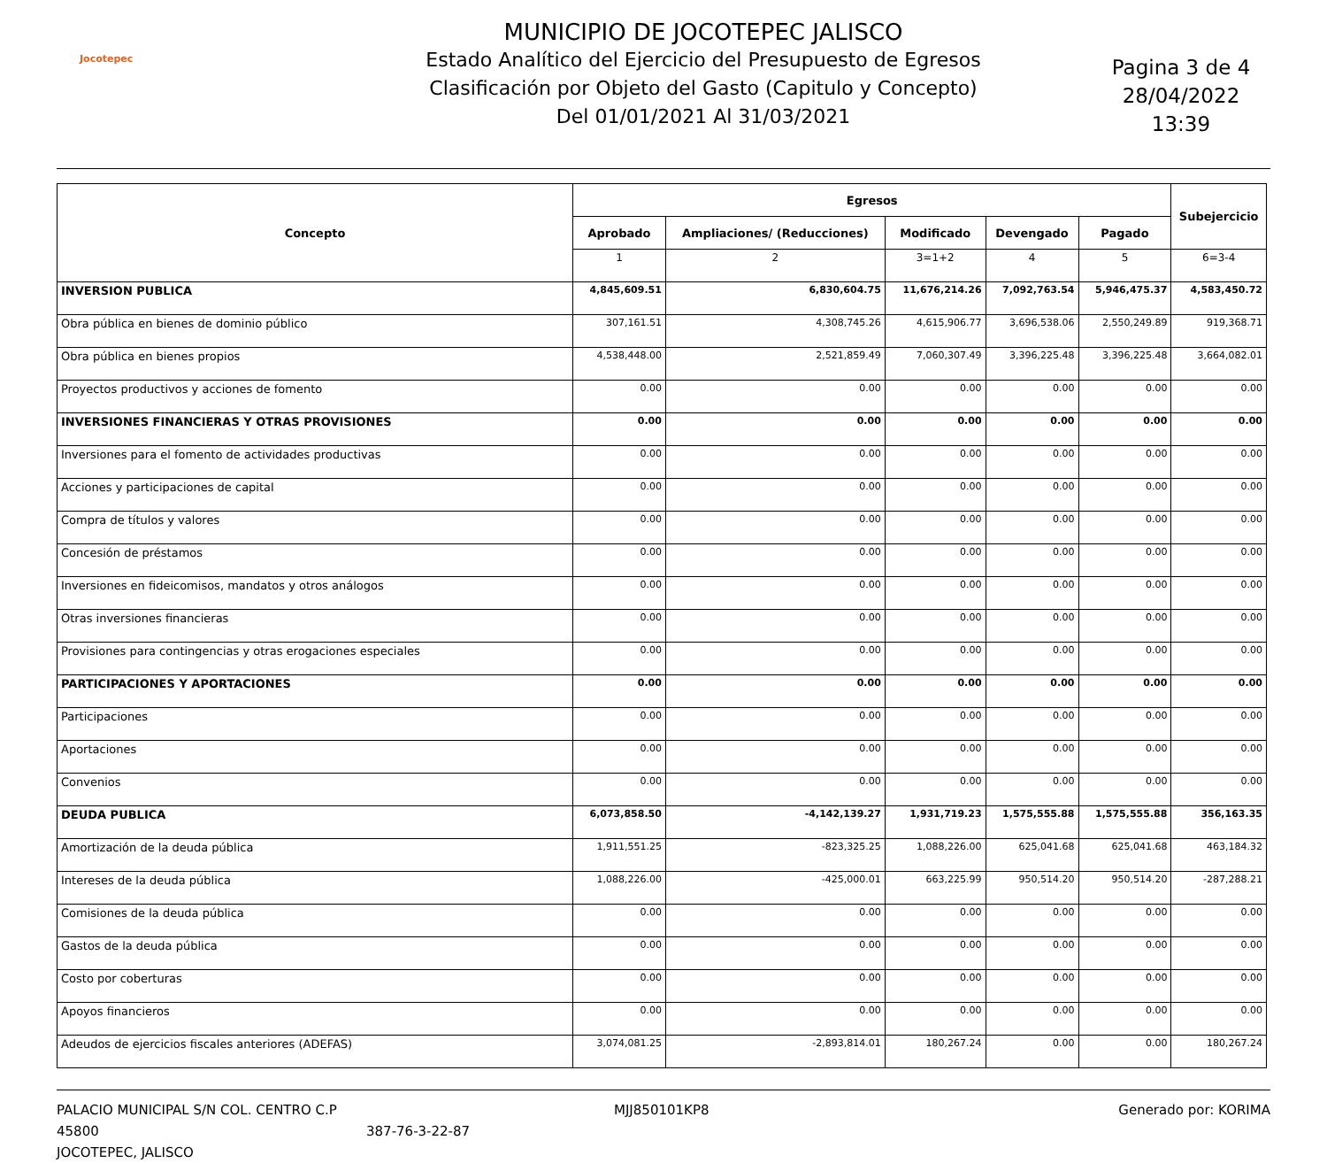Jocotepec
MUNICIPIO DE JOCOTEPEC JALISCO
Estado Analítico del Ejercicio del Presupuesto de Egresos
Clasificación por Objeto del Gasto (Capitulo y Concepto)
Del 01/01/2021 Al 31/03/2021
Pagina 3 de 4
28/04/2022
13:39
| Concepto | Egresos | | | | | Subejercicio |
| --- | --- | --- | --- | --- | --- | --- |
| | Aprobado | Ampliaciones/ (Reducciones) | Modificado | Devengado | Pagado | |
| | 1 | 2 | 3=1+2 | 4 | 5 | 6=3-4 |
| INVERSION PUBLICA | 4,845,609.51 | 6,830,604.75 | 11,676,214.26 | 7,092,763.54 | 5,946,475.37 | 4,583,450.72 |
| Obra pública en bienes de dominio público | 307,161.51 | 4,308,745.26 | 4,615,906.77 | 3,696,538.06 | 2,550,249.89 | 919,368.71 |
| Obra pública en bienes propios | 4,538,448.00 | 2,521,859.49 | 7,060,307.49 | 3,396,225.48 | 3,396,225.48 | 3,664,082.01 |
| Proyectos productivos y acciones de fomento | 0.00 | 0.00 | 0.00 | 0.00 | 0.00 | 0.00 |
| INVERSIONES FINANCIERAS Y OTRAS PROVISIONES | 0.00 | 0.00 | 0.00 | 0.00 | 0.00 | 0.00 |
| Inversiones para el fomento de actividades productivas | 0.00 | 0.00 | 0.00 | 0.00 | 0.00 | 0.00 |
| Acciones y participaciones de capital | 0.00 | 0.00 | 0.00 | 0.00 | 0.00 | 0.00 |
| Compra de títulos y valores | 0.00 | 0.00 | 0.00 | 0.00 | 0.00 | 0.00 |
| Concesión de préstamos | 0.00 | 0.00 | 0.00 | 0.00 | 0.00 | 0.00 |
| Inversiones en fideicomisos, mandatos y otros análogos | 0.00 | 0.00 | 0.00 | 0.00 | 0.00 | 0.00 |
| Otras inversiones financieras | 0.00 | 0.00 | 0.00 | 0.00 | 0.00 | 0.00 |
| Provisiones para contingencias y otras erogaciones especiales | 0.00 | 0.00 | 0.00 | 0.00 | 0.00 | 0.00 |
| PARTICIPACIONES Y APORTACIONES | 0.00 | 0.00 | 0.00 | 0.00 | 0.00 | 0.00 |
| Participaciones | 0.00 | 0.00 | 0.00 | 0.00 | 0.00 | 0.00 |
| Aportaciones | 0.00 | 0.00 | 0.00 | 0.00 | 0.00 | 0.00 |
| Convenios | 0.00 | 0.00 | 0.00 | 0.00 | 0.00 | 0.00 |
| DEUDA PUBLICA | 6,073,858.50 | -4,142,139.27 | 1,931,719.23 | 1,575,555.88 | 1,575,555.88 | 356,163.35 |
| Amortización de la deuda pública | 1,911,551.25 | -823,325.25 | 1,088,226.00 | 625,041.68 | 625,041.68 | 463,184.32 |
| Intereses de la deuda pública | 1,088,226.00 | -425,000.01 | 663,225.99 | 950,514.20 | 950,514.20 | -287,288.21 |
| Comisiones de la deuda pública | 0.00 | 0.00 | 0.00 | 0.00 | 0.00 | 0.00 |
| Gastos de la deuda pública | 0.00 | 0.00 | 0.00 | 0.00 | 0.00 | 0.00 |
| Costo por coberturas | 0.00 | 0.00 | 0.00 | 0.00 | 0.00 | 0.00 |
| Apoyos financieros | 0.00 | 0.00 | 0.00 | 0.00 | 0.00 | 0.00 |
| Adeudos de ejercicios fiscales anteriores (ADEFAS) | 3,074,081.25 | -2,893,814.01 | 180,267.24 | 0.00 | 0.00 | 180,267.24 |
PALACIO MUNICIPAL S/N COL. CENTRO C.P 45800
JOCOTEPEC, JALISCO
387-76-3-22-87 MJJ850101KP8 Generado por: KORIMA